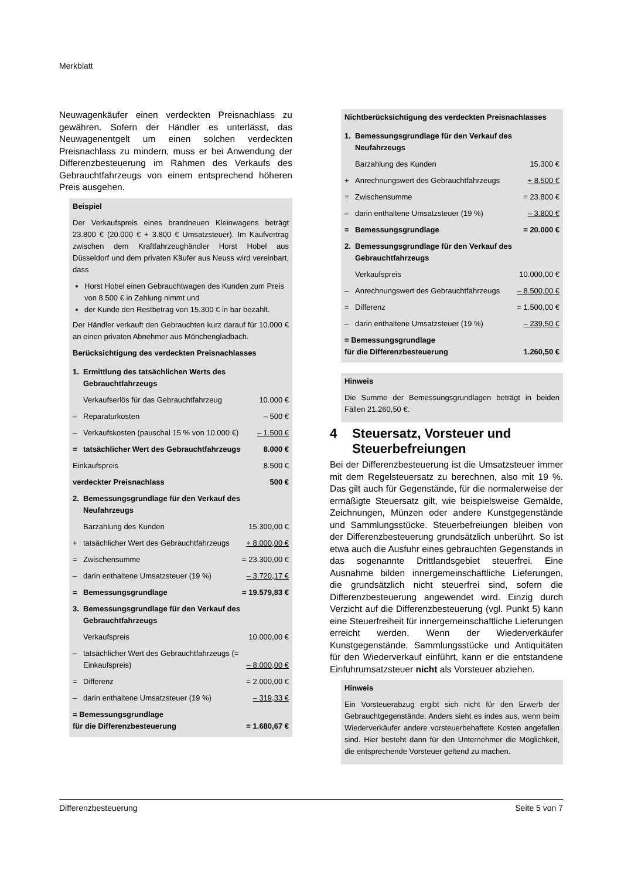Merkblatt
Neuwagenkäufer einen verdeckten Preisnachlass zu gewähren. Sofern der Händler es unterlässt, das Neuwagenentgelt um einen solchen verdeckten Preisnachlass zu mindern, muss er bei Anwendung der Differenzbesteuerung im Rahmen des Verkaufs des Gebrauchtfahrzeugs von einem entsprechend höheren Preis ausgehen.
Beispiel
Der Verkaufspreis eines brandneuen Kleinwagens beträgt 23.800 € (20.000 € + 3.800 € Umsatzsteuer). Im Kaufvertrag zwischen dem Kraftfahrzeughändler Horst Hobel aus Düsseldorf und dem privaten Käufer aus Neuss wird vereinbart, dass
Horst Hobel einen Gebrauchtwagen des Kunden zum Preis von 8.500 € in Zahlung nimmt und
der Kunde den Restbetrag von 15.300 € in bar bezahlt.
Der Händler verkauft den Gebrauchten kurz darauf für 10.000 € an einen privaten Abnehmer aus Mönchengladbach.
Berücksichtigung des verdeckten Preisnachlasses
| 1. | Ermittlung des tatsächlichen Werts des Gebrauchtfahrzeugs | |
| | Verkaufserlös für das Gebrauchtfahrzeug | 10.000 € |
| – | Reparaturkosten | – 500 € |
| – | Verkaufskosten (pauschal 15 % von 10.000 €) | – 1.500 € |
| = | tatsächlicher Wert des Gebrauchtfahrzeugs | 8.000 € |
| Einkaufspreis | | 8.500 € |
| verdeckter Preisnachlass | | 500 € |
| 2. | Bemessungsgrundlage für den Verkauf des Neufahrzeugs | |
| | Barzahlung des Kunden | 15.300,00 € |
| + | tatsächlicher Wert des Gebrauchtfahrzeugs | + 8.000,00 € |
| = | Zwischensumme | = 23.300,00 € |
| – | darin enthaltene Umsatzsteuer (19 %) | – 3.720,17 € |
| = | Bemessungsgrundlage | = 19.579,83 € |
| 3. | Bemessungsgrundlage für den Verkauf des Gebrauchtfahrzeugs | |
| | Verkaufspreis | 10.000,00 € |
| – | tatsächlicher Wert des Gebrauchtfahrzeugs (= Einkaufspreis) | – 8.000,00 € |
| = | Differenz | = 2.000,00 € |
| – | darin enthaltene Umsatzsteuer (19 %) | – 319,33 € |
| = Bemessungsgrundlage für die Differenzbesteuerung | | = 1.680,67 € |
Nichtberücksichtigung des verdeckten Preisnachlasses
| 1. | Bemessungsgrundlage für den Verkauf des Neufahrzeugs | |
| | Barzahlung des Kunden | 15.300 € |
| + | Anrechnungswert des Gebrauchtfahrzeugs | + 8.500 € |
| = | Zwischensumme | = 23.800 € |
| – | darin enthaltene Umsatzsteuer (19 %) | – 3.800 € |
| = | Bemessungsgrundlage | = 20.000 € |
| 2. | Bemessungsgrundlage für den Verkauf des Gebrauchtfahrzeugs | |
| | Verkaufspreis | 10.000,00 € |
| – | Anrechnungswert des Gebrauchtfahrzeugs | – 8.500,00 € |
| = | Differenz | = 1.500,00 € |
| – | darin enthaltene Umsatzsteuer (19 %) | – 239,50 € |
| = Bemessungsgrundlage für die Differenzbesteuerung | | 1.260,50 € |
Hinweis
Die Summe der Bemessungsgrundlagen beträgt in beiden Fällen 21.260,50 €.
4 Steuersatz, Vorsteuer und Steuerbefreiungen
Bei der Differenzbesteuerung ist die Umsatzsteuer immer mit dem Regelsteuersatz zu berechnen, also mit 19 %. Das gilt auch für Gegenstände, für die normalerweise der ermäßigte Steuersatz gilt, wie beispielsweise Gemälde, Zeichnungen, Münzen oder andere Kunstgegenstände und Sammlungsstücke. Steuerbefreiungen bleiben von der Differenzbesteuerung grundsätzlich unberührt. So ist etwa auch die Ausfuhr eines gebrauchten Gegenstands in das sogenannte Drittlandsgebiet steuerfrei. Eine Ausnahme bilden innergemeinschaftliche Lieferungen, die grundsätzlich nicht steuerfrei sind, sofern die Differenzbesteuerung angewendet wird. Einzig durch Verzicht auf die Differenzbesteuerung (vgl. Punkt 5) kann eine Steuerfreiheit für innergemeinschaftliche Lieferungen erreicht werden. Wenn der Wiederverkäufer Kunstgegenstände, Sammlungsstücke und Antiquitäten für den Wiederverkauf einführt, kann er die entstandene Einfuhrumsatzsteuer nicht als Vorsteuer abziehen.
Hinweis
Ein Vorsteuerabzug ergibt sich nicht für den Erwerb der Gebrauchtgegenstände. Anders sieht es indes aus, wenn beim Wiederverkäufer andere vorsteuerbehaftete Kosten angefallen sind. Hier besteht dann für den Unternehmer die Möglichkeit, die entsprechende Vorsteuer geltend zu machen.
Differenzbesteuerung Seite 5 von 7